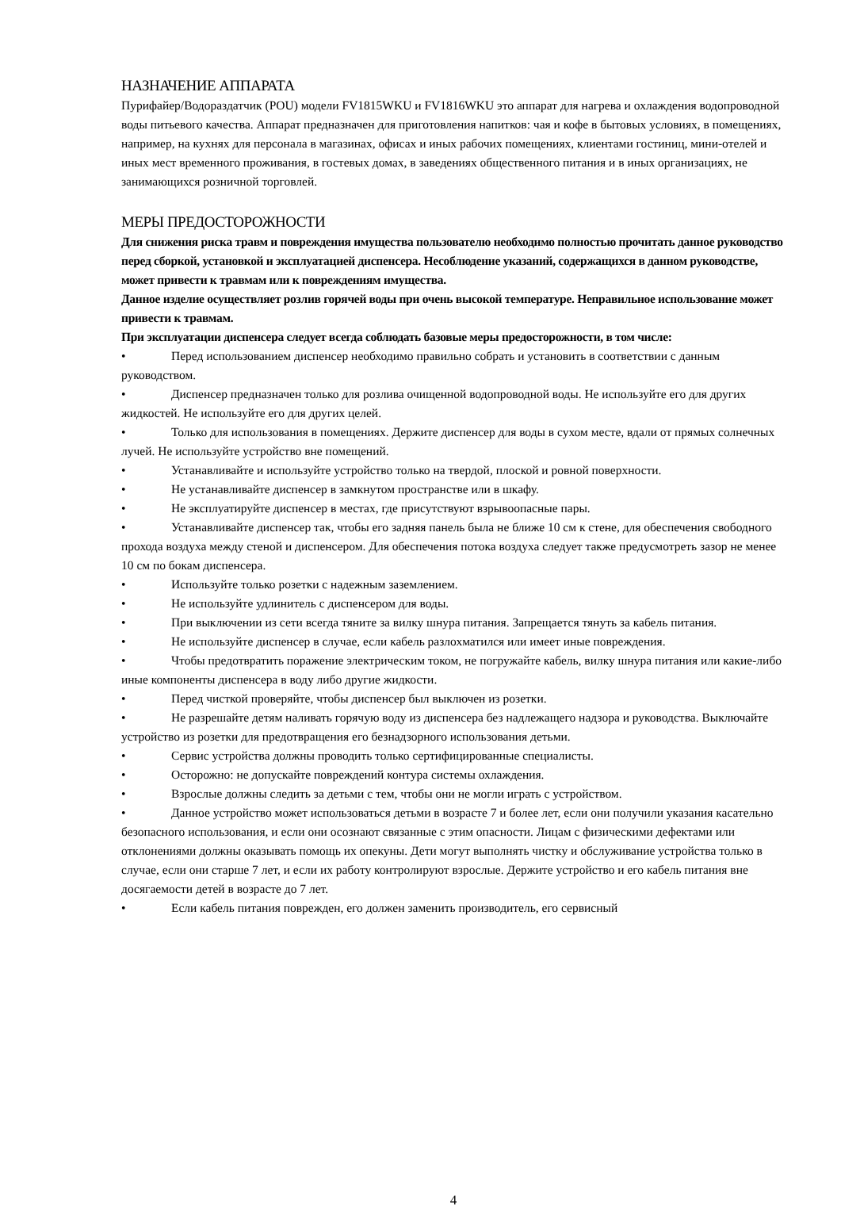НАЗНАЧЕНИЕ АППАРАТА
Пурифайер/Водораздатчик (POU) модели FV1815WKU и FV1816WKU это аппарат для нагрева и охлаждения водопроводной воды питьевого качества. Аппарат предназначен для приготовления напитков: чая и кофе в бытовых условиях, в помещениях, например, на кухнях для персонала в магазинах, офисах и иных рабочих помещениях, клиентами гостиниц, мини-отелей и иных мест временного проживания, в гостевых домах, в заведениях общественного питания и в иных организациях, не занимающихся розничной торговлей.
МЕРЫ ПРЕДОСТОРОЖНОСТИ
Для снижения риска травм и повреждения имущества пользователю необходимо полностью прочитать данное руководство перед сборкой, установкой и эксплуатацией диспенсера. Несоблюдение указаний, содержащихся в данном руководстве, может привести к травмам или к повреждениям имущества.
Данное изделие осуществляет розлив горячей воды при очень высокой температуре. Неправильное использование может привести к травмам.
При эксплуатации диспенсера следует всегда соблюдать базовые меры предосторожности, в том числе:
• Перед использованием диспенсер необходимо правильно собрать и установить в соответствии с данным руководством.
• Диспенсер предназначен только для розлива очищенной водопроводной воды. Не используйте его для других жидкостей. Не используйте его для других целей.
• Только для использования в помещениях. Держите диспенсер для воды в сухом месте, вдали от прямых солнечных лучей. Не используйте устройство вне помещений.
• Устанавливайте и используйте устройство только на твердой, плоской и ровной поверхности.
• Не устанавливайте диспенсер в замкнутом пространстве или в шкафу.
• Не эксплуатируйте диспенсер в местах, где присутствуют взрывоопасные пары.
• Устанавливайте диспенсер так, чтобы его задняя панель была не ближе 10 см к стене, для обеспечения свободного прохода воздуха между стеной и диспенсером. Для обеспечения потока воздуха следует также предусмотреть зазор не менее 10 см по бокам диспенсера.
• Используйте только розетки с надежным заземлением.
• Не используйте удлинитель с диспенсером для воды.
• При выключении из сети всегда тяните за вилку шнура питания. Запрещается тянуть за кабель питания.
• Не используйте диспенсер в случае, если кабель разлохматился или имеет иные повреждения.
• Чтобы предотвратить поражение электрическим током, не погружайте кабель, вилку шнура питания или какие-либо иные компоненты диспенсера в воду либо другие жидкости.
• Перед чисткой проверяйте, чтобы диспенсер был выключен из розетки.
• Не разрешайте детям наливать горячую воду из диспенсера без надлежащего надзора и руководства. Выключайте устройство из розетки для предотвращения его безнадзорного использования детьми.
• Сервис устройства должны проводить только сертифицированные специалисты.
• Осторожно: не допускайте повреждений контура системы охлаждения.
• Взрослые должны следить за детьми с тем, чтобы они не могли играть с устройством.
• Данное устройство может использоваться детьми в возрасте 7 и более лет, если они получили указания касательно безопасного использования, и если они осознают связанные с этим опасности. Лицам с физическими дефектами или отклонениями должны оказывать помощь их опекуны. Дети могут выполнять чистку и обслуживание устройства только в случае, если они старше 7 лет, и если их работу контролируют взрослые. Держите устройство и его кабель питания вне досягаемости детей в возрасте до 7 лет.
• Если кабель питания поврежден, его должен заменить производитель, его сервисный
4